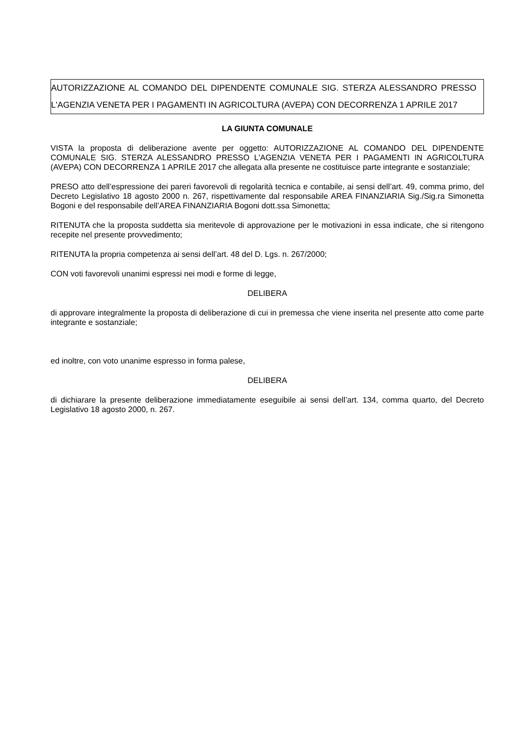AUTORIZZAZIONE AL COMANDO DEL DIPENDENTE COMUNALE SIG. STERZA ALESSANDRO PRESSO L'AGENZIA VENETA PER I PAGAMENTI IN AGRICOLTURA (AVEPA) CON DECORRENZA 1 APRILE 2017
LA GIUNTA COMUNALE
VISTA la proposta di deliberazione avente per oggetto: AUTORIZZAZIONE AL COMANDO DEL DIPENDENTE COMUNALE SIG. STERZA ALESSANDRO PRESSO L'AGENZIA VENETA PER I PAGAMENTI IN AGRICOLTURA (AVEPA) CON DECORRENZA 1 APRILE 2017 che allegata alla presente ne costituisce parte integrante e sostanziale;
PRESO atto dell’espressione dei pareri favorevoli di regolarità tecnica e contabile, ai sensi dell’art. 49, comma primo, del Decreto Legislativo 18 agosto 2000 n. 267, rispettivamente dal responsabile AREA FINANZIARIA Sig./Sig.ra Simonetta Bogoni e del responsabile dell’AREA FINANZIARIA Bogoni dott.ssa Simonetta;
RITENUTA che la proposta suddetta sia meritevole di approvazione per le motivazioni in essa indicate, che si ritengono recepite nel presente provvedimento;
RITENUTA la propria competenza ai sensi dell’art. 48 del D. Lgs. n. 267/2000;
CON voti favorevoli unanimi espressi nei modi e forme di legge,
DELIBERA
di approvare integralmente la proposta di deliberazione di cui in premessa che viene inserita nel presente atto come parte integrante e sostanziale;
ed inoltre, con voto unanime espresso in forma palese,
DELIBERA
di dichiarare la presente deliberazione immediatamente eseguibile ai sensi dell’art. 134, comma quarto, del Decreto Legislativo 18 agosto 2000, n. 267.